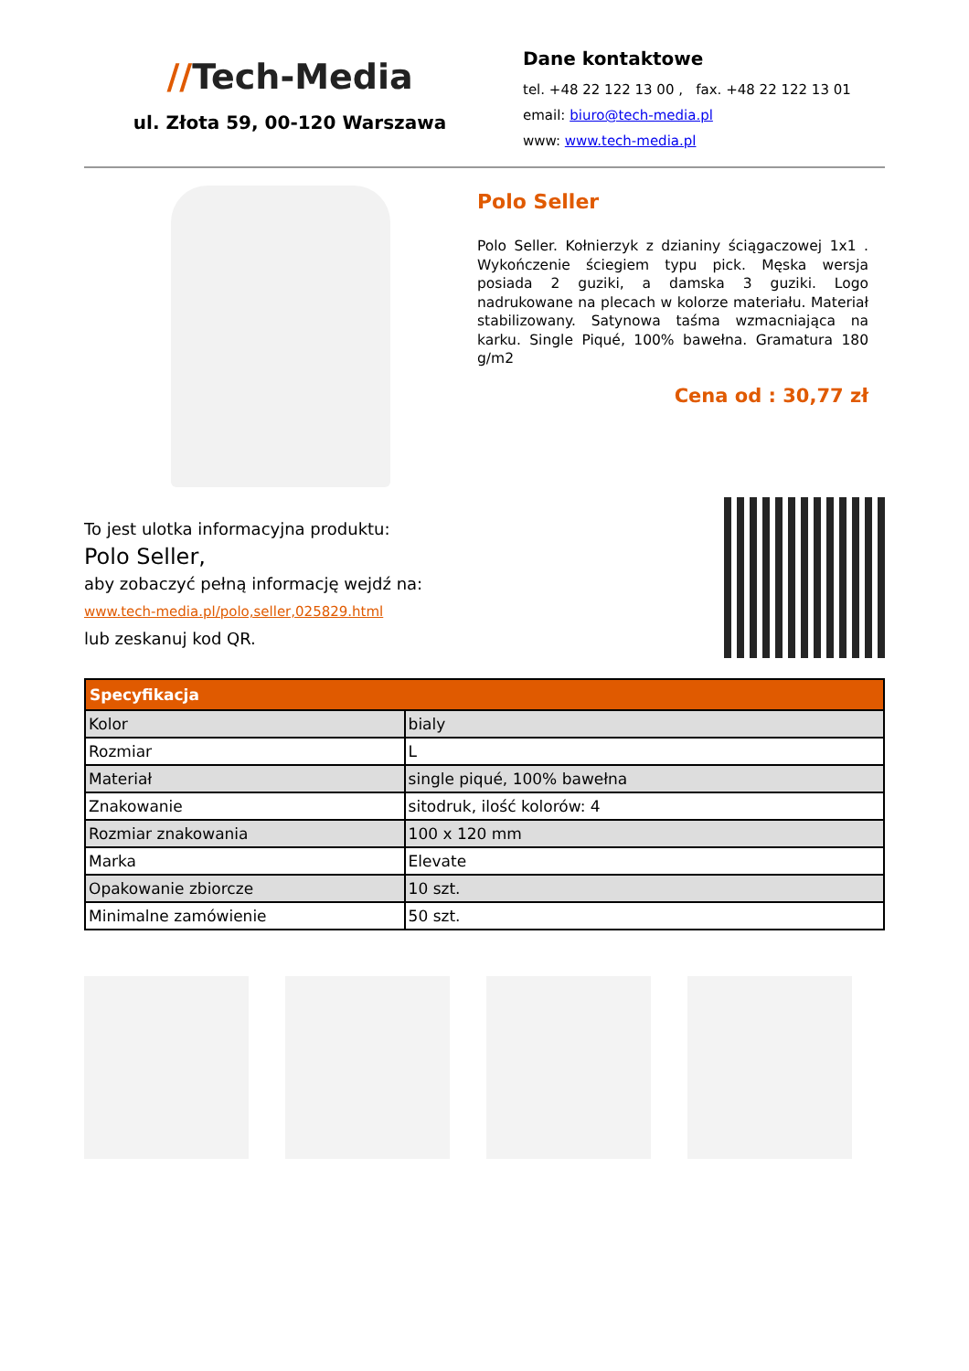//Tech-Media
ul. Złota 59, 00-120 Warszawa
Dane kontaktowe
tel. +48 22 122 13 00 , fax. +48 22 122 13 01
email: biuro@tech-media.pl
www: www.tech-media.pl
Polo Seller
Polo Seller. Kołnierzyk z dzianiny ściągaczowej 1x1 . Wykończenie ściegiem typu pick. Męska wersja posiada 2 guziki, a damska 3 guziki. Logo nadrukowane na plecach w kolorze materiału. Materiał stabilizowany. Satynowa taśma wzmacniająca na karku. Single Piqué, 100% bawełna. Gramatura 180 g/m2
Cena od : 30,77 zł
To jest ulotka informacyjna produktu:
Polo Seller,
aby zobaczyć pełną informację wejdź na:
www.tech-media.pl/polo,seller,025829.html
lub zeskanuj kod QR.
| Specyfikacja | |
| --- | --- |
| Kolor | bialy |
| Rozmiar | L |
| Materiał | single piqué, 100% bawełna |
| Znakowanie | sitodruk, ilość kolorów: 4 |
| Rozmiar znakowania | 100 x 120 mm |
| Marka | Elevate |
| Opakowanie zbiorcze | 10 szt. |
| Minimalne zamówienie | 50 szt. |